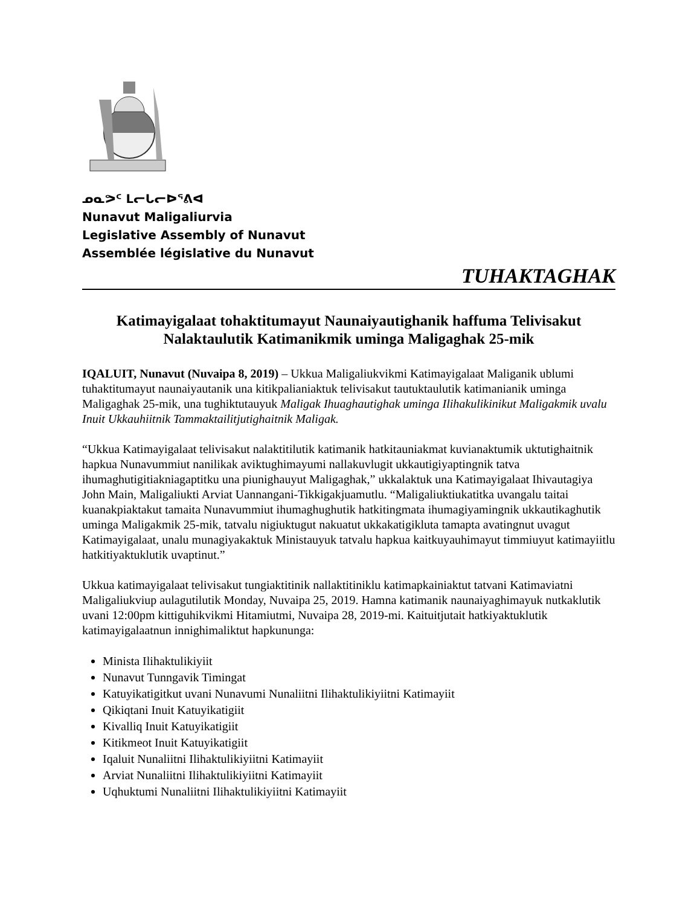ᓄᓇᕗᑦ ᒪᓕᒐᓕᐅᕐᕕᐊ
Nunavut Maligaliurvia
Legislative Assembly of Nunavut
Assemblée législative du Nunavut
TUHAKTAGHAK
Katimayigalaat tohaktitumayut Naunaiyautighanik haffuma Telivisakut
Nalaktaulutik Katimanikmik uminga Maligaghak 25-mik
IQALUIT, Nunavut (Nuvaipa 8, 2019) – Ukkua Maligaliukvikmi Katimayigalaat Maliganik ublumi tuhaktitumayut naunaiyautanik una kitikpalianiaktuk telivisakut tautuktaulutik katimanianik uminga Maligaghak 25-mik, una tughiktutauyuk Maligak Ihuaghautighak uminga Ilihakulikinikut Maligakmik uvalu Inuit Ukkauhiitnik Tammaktailitjutighaitnik Maligak.
“Ukkua Katimayigalaat telivisakut nalaktitilutik katimanik hatkitauniakmat kuvianaktumik uktutighaitnik hapkua Nunavummiut nanilikak aviktughimayumi nallakuvlugit ukkautigiyaptingnik tatva ihumaghutigitiakniagaptitku una piunighauyut Maligaghak,” ukkalaktuk una Katimayigalaat Ihivautagiya John Main, Maligaliukti Arviat Uannangani-Tikkigakjuamutlu. “Maligaliuktiukatitka uvangalu taitai kuanakpiaktakut tamaita Nunavummiut ihumaghughutik hatkitingmata ihumagiyamingnik ukkautikaghutik uminga Maligakmik 25-mik, tatvalu nigiuktugut nakuatut ukkakatigikluta tamapta avatingnut uvagut Katimayigalaat, unalu munagiyakaktuk Ministauyuk tatvalu hapkua kaitkuyauhimayut timmiuyut katimayiitlu hatkitiyaktuklutik uvaptinut.”
Ukkua katimayigalaat telivisakut tungiaktitinik nallaktitiniklu katimapkainiaktut tatvani Katimaviatni Maligaliukviup aulagutilutik Monday, Nuvaipa 25, 2019. Hamna katimanik naunaiyaghimayuk nutkaklutik uvani 12:00pm kittiguhikvikmi Hitamiutmi, Nuvaipa 28, 2019-mi. Kaituitjutait hatkiyaktuklutik katimayigalaatnun innighimaliktut hapkununga:
Minista Ilihaktulikiyiit
Nunavut Tunngavik Timingat
Katuyikatigitkut uvani Nunavumi Nunaliitni Ilihaktulikiyiitni Katimayiit
Qikiqtani Inuit Katuyikatigiit
Kivalliq Inuit Katuyikatigiit
Kitikmeot Inuit Katuyikatigiit
Iqaluit Nunaliitni Ilihaktulikiyiitni Katimayiit
Arviat Nunaliitni Ilihaktulikiyiitni Katimayiit
Uqhuktumi Nunaliitni Ilihaktulikiyiitni Katimayiit